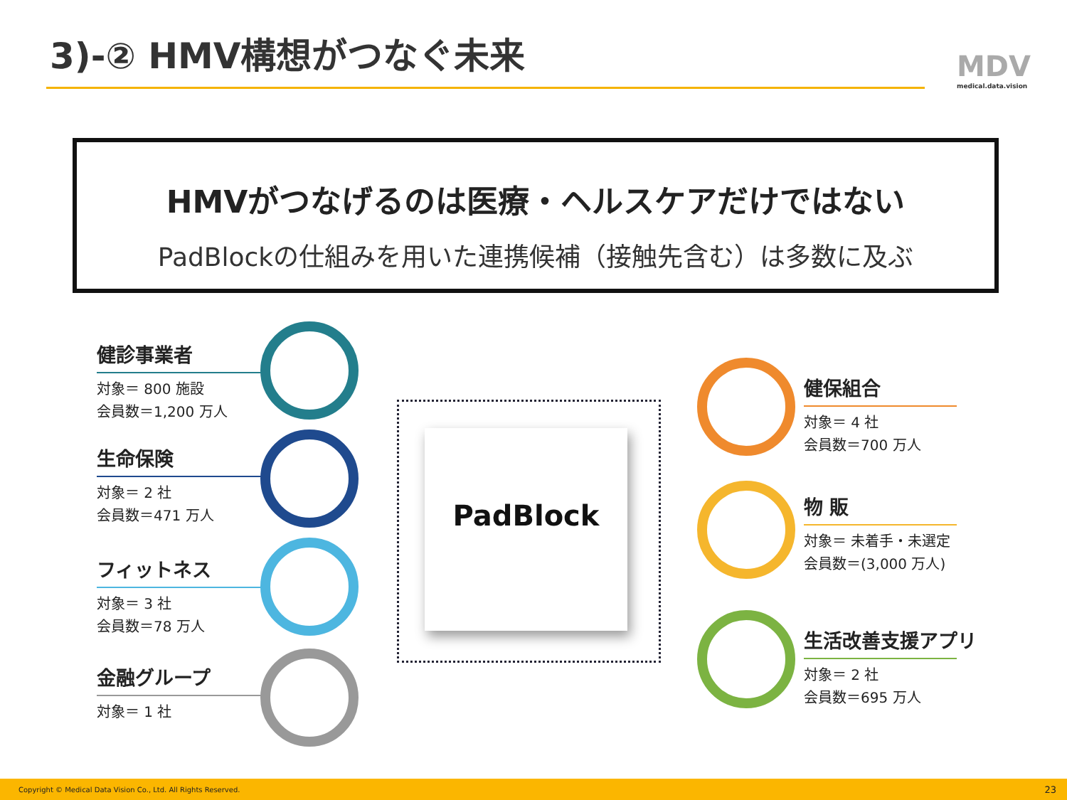3)-② HMV構想がつなぐ未来 MDV
medical.data.vision
HMVがつなげるのは医療・ヘルスケアだけではない
PadBlockの仕組みを用いた連携候補（接触先含む）は多数に及ぶ
PadBlock
健診事業者
対象＝ 800 施設
会員数＝1,200 万人
生命保険
対象＝ 2 社
会員数＝471 万人
フィットネス
対象＝ 3 社
会員数＝78 万人
金融グループ
対象＝ 1 社
健保組合
対象＝ 4 社
会員数＝700 万人
物 販
対象＝ 未着手・未選定
会員数＝(3,000 万人)
生活改善支援アプリ
対象＝ 2 社
会員数＝695 万人
Copyright © Medical Data Vision Co., Ltd. All Rights Reserved. 23